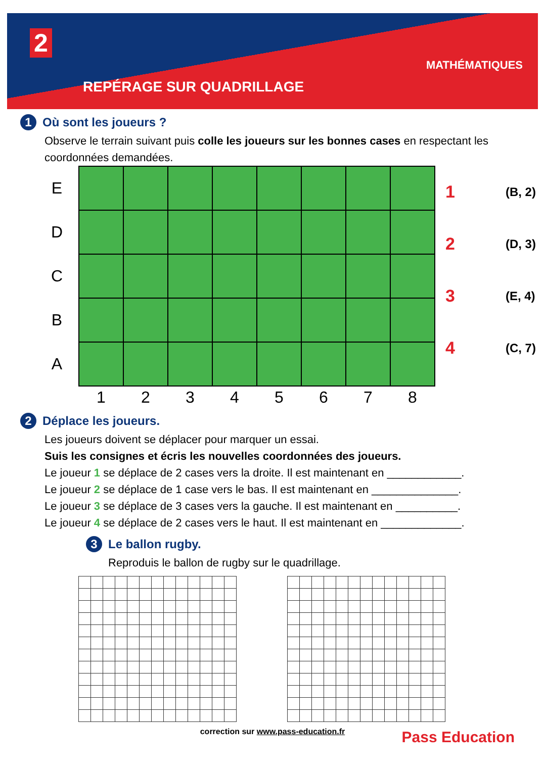2
REPÉRAGE SUR QUADRILLAGE
MATHÉMATIQUES
1 Où sont les joueurs ?
Observe le terrain suivant puis colle les joueurs sur les bonnes cases en respectant les coordonnées demandées.
| E | | | | | | | | |
| D | | | | | | | | |
| C | | | | | | | | |
| B | | | | | | | | |
| A | | | | | | | | |
| | 1 | 2 | 3 | 4 | 5 | 6 | 7 | 8 |
1 (B, 2)
2 (D, 3)
3 (E, 4)
4 (C, 7)
2 Déplace les joueurs.
Les joueurs doivent se déplacer pour marquer un essai.
Suis les consignes et écris les nouvelles coordonnées des joueurs.
Le joueur 1 se déplace de 2 cases vers la droite. Il est maintenant en ____________.
Le joueur 2 se déplace de 1 case vers le bas. Il est maintenant en ______________.
Le joueur 3 se déplace de 3 cases vers la gauche. Il est maintenant en __________.
Le joueur 4 se déplace de 2 cases vers le haut. Il est maintenant en _____________.
3 Le ballon rugby.
Reproduis le ballon de rugby sur le quadrillage.
correction sur www.pass-education.fr
Pass Education